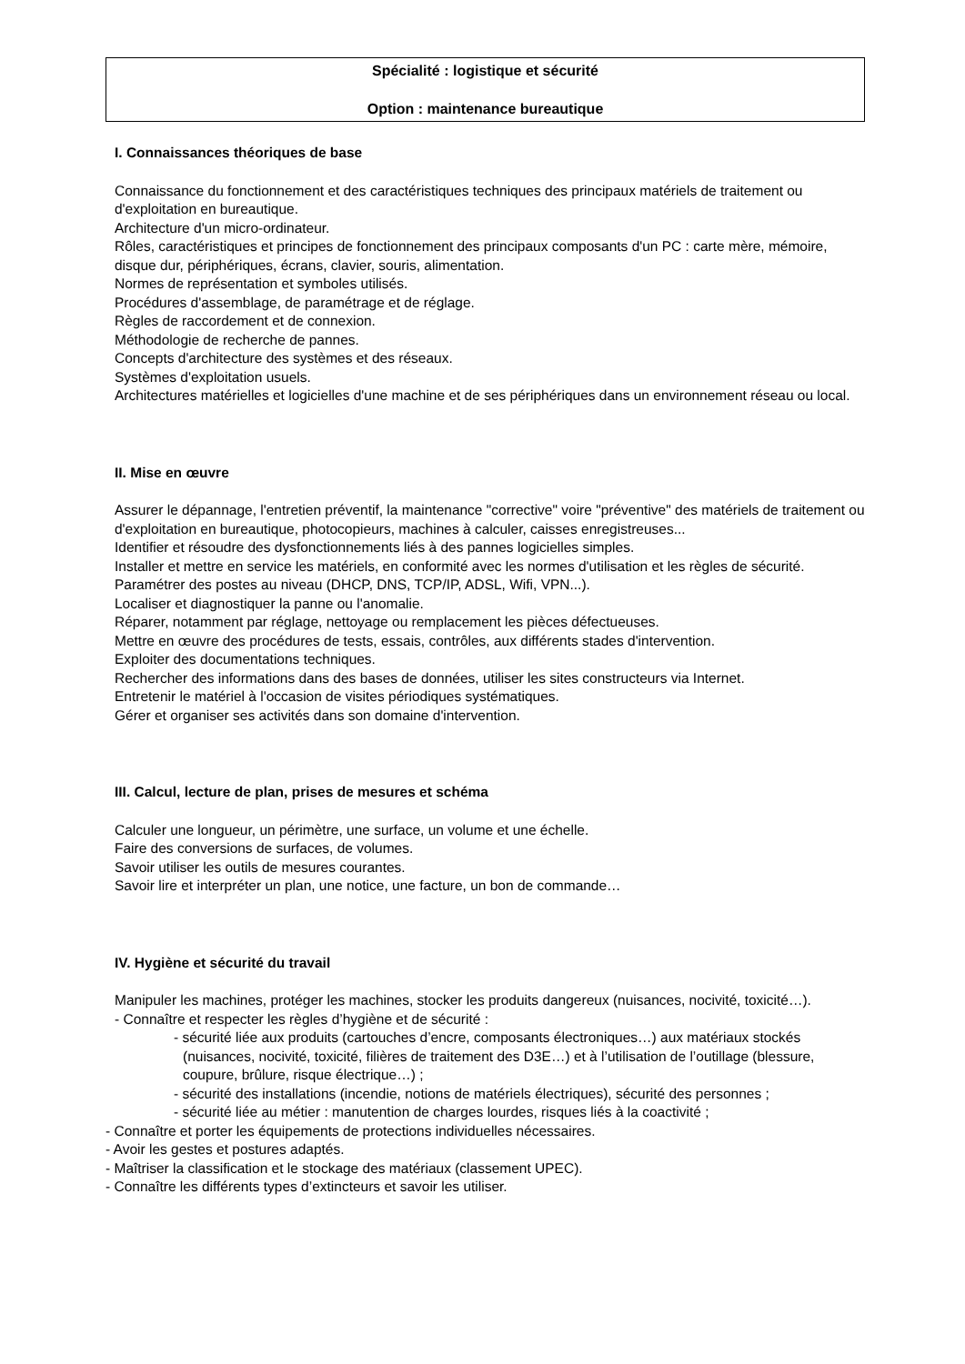Spécialité : logistique et sécurité
Option : maintenance bureautique
I. Connaissances théoriques de base
Connaissance du fonctionnement et des caractéristiques techniques des principaux matériels de traitement ou d'exploitation en bureautique.
Architecture d'un micro-ordinateur.
Rôles, caractéristiques et principes de fonctionnement des principaux composants d'un PC : carte mère, mémoire, disque dur, périphériques, écrans, clavier, souris, alimentation.
Normes de représentation et symboles utilisés.
Procédures d'assemblage, de paramétrage et de réglage.
Règles de raccordement et de connexion.
Méthodologie de recherche de pannes.
Concepts d'architecture des systèmes et des réseaux.
Systèmes d'exploitation usuels.
Architectures matérielles et logicielles d'une machine et de ses périphériques dans un environnement réseau ou local.
II. Mise en œuvre
Assurer le dépannage, l'entretien préventif, la maintenance "corrective" voire "préventive" des matériels de traitement ou d'exploitation en bureautique, photocopieurs, machines à calculer, caisses enregistreuses...
Identifier et résoudre des dysfonctionnements liés à des pannes logicielles simples.
Installer et mettre en service les matériels, en conformité avec les normes d'utilisation et les règles de sécurité.
Paramétrer des postes au niveau (DHCP, DNS, TCP/IP, ADSL, Wifi, VPN...).
Localiser et diagnostiquer la panne ou l'anomalie.
Réparer, notamment par réglage, nettoyage ou remplacement les pièces défectueuses.
Mettre en œuvre des procédures de tests, essais, contrôles, aux différents stades d'intervention.
Exploiter des documentations techniques.
Rechercher des informations dans des bases de données, utiliser les sites constructeurs via Internet.
Entretenir le matériel à l'occasion de visites périodiques systématiques.
Gérer et organiser ses activités dans son domaine d'intervention.
III. Calcul, lecture de plan, prises de mesures et schéma
Calculer une longueur, un périmètre, une surface, un volume et une échelle.
Faire des conversions de surfaces, de volumes.
Savoir utiliser les outils de mesures courantes.
Savoir lire et interpréter un plan, une notice, une facture, un bon de commande…
IV. Hygiène et sécurité du travail
Manipuler les machines, protéger les machines, stocker les produits dangereux (nuisances, nocivité, toxicité…).
- Connaître et respecter les règles d’hygiène et de sécurité :
- sécurité liée aux produits (cartouches d’encre, composants électroniques…) aux matériaux stockés (nuisances, nocivité, toxicité, filières de traitement des D3E…) et à l’utilisation de l’outillage (blessure, coupure, brûlure, risque électrique…) ;
- sécurité des installations (incendie, notions de matériels électriques), sécurité des personnes ;
- sécurité liée au métier : manutention de charges lourdes, risques liés à la coactivité ;
- Connaître et porter les équipements de protections individuelles nécessaires.
- Avoir les gestes et postures adaptés.
- Maîtriser la classification et le stockage des matériaux (classement UPEC).
- Connaître les différents types d’extincteurs et savoir les utiliser.